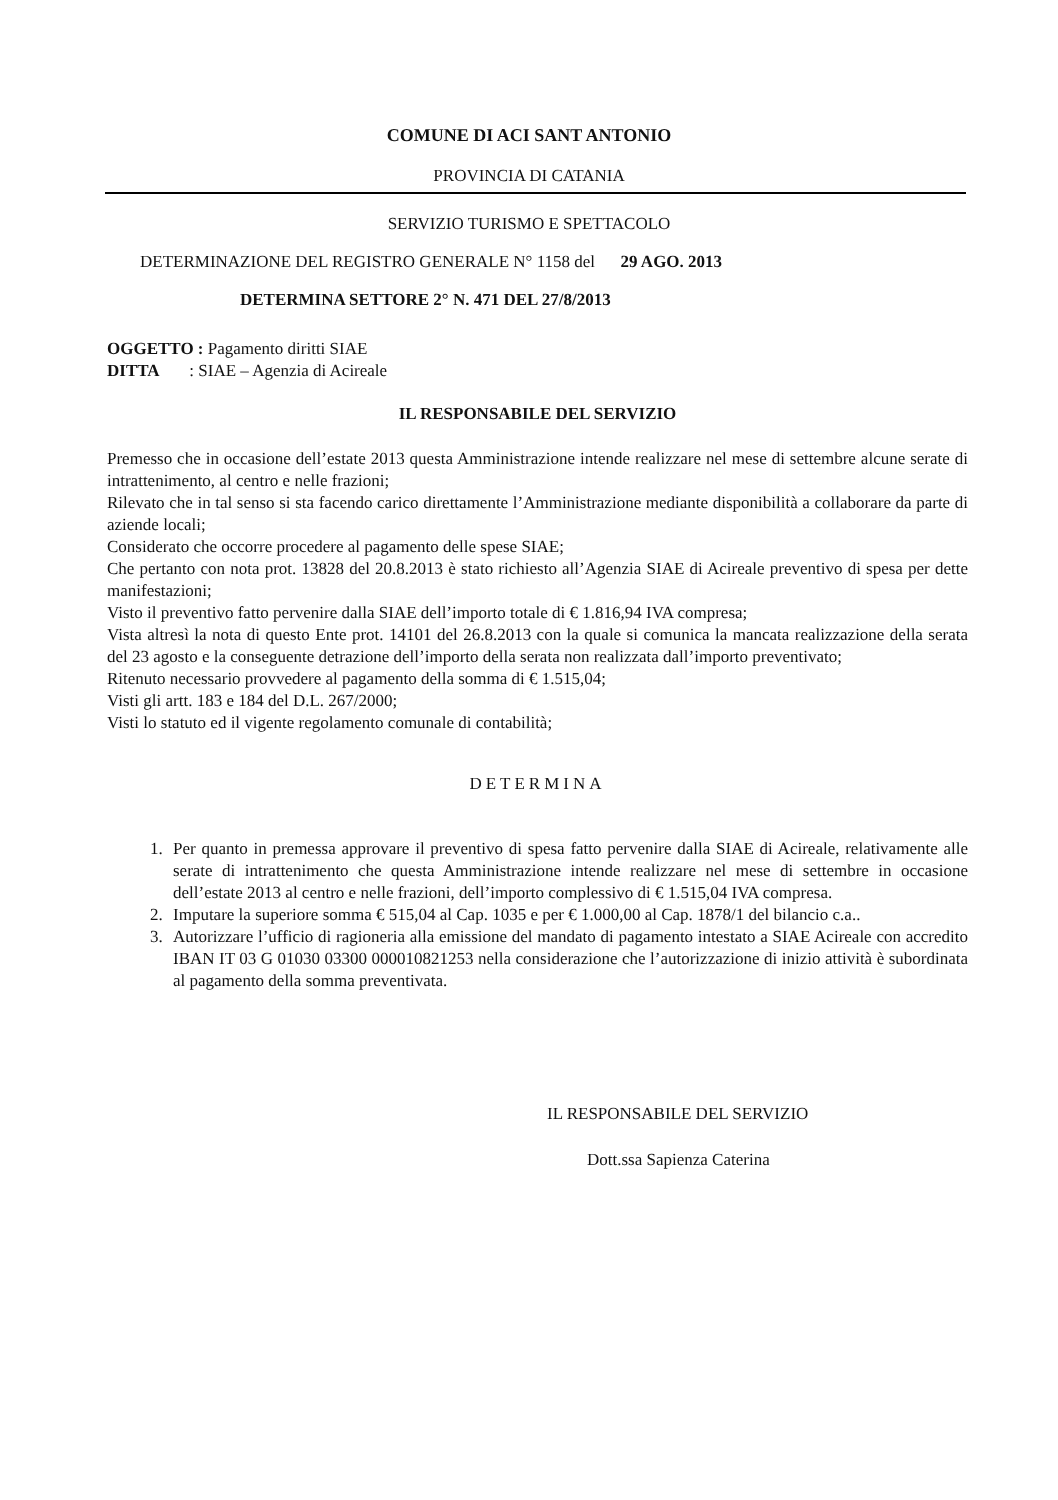COMUNE DI ACI SANT ANTONIO
PROVINCIA DI CATANIA
SERVIZIO TURISMO E SPETTACOLO
DETERMINAZIONE DEL REGISTRO GENERALE N° 1158 del 29 AGO. 2013
DETERMINA SETTORE 2° N. 471 DEL 27/8/2013
OGGETTO : Pagamento diritti SIAE
DITTA : SIAE – Agenzia di Acireale
IL RESPONSABILE DEL SERVIZIO
Premesso che in occasione dell’estate 2013 questa Amministrazione intende realizzare nel mese di settembre alcune serate di intrattenimento, al centro e nelle frazioni;
Rilevato che in tal senso si sta facendo carico direttamente l’Amministrazione mediante disponibilità a collaborare da parte di aziende locali;
Considerato che occorre procedere al pagamento delle spese SIAE;
Che pertanto con nota prot. 13828 del 20.8.2013 è stato richiesto all’Agenzia SIAE di Acireale preventivo di spesa per dette manifestazioni;
Visto il preventivo fatto pervenire dalla SIAE dell’importo totale di € 1.816,94 IVA compresa;
Vista altresì la nota di questo Ente prot. 14101 del 26.8.2013 con la quale si comunica la mancata realizzazione della serata del 23 agosto e la conseguente detrazione dell’importo della serata non realizzata dall’importo preventivato;
Ritenuto necessario provvedere al pagamento della somma di € 1.515,04;
Visti gli artt. 183 e 184 del D.L. 267/2000;
Visti lo statuto ed il vigente regolamento comunale di contabilità;
DETERMINA
1. Per quanto in premessa approvare il preventivo di spesa fatto pervenire dalla SIAE di Acireale, relativamente alle serate di intrattenimento che questa Amministrazione intende realizzare nel mese di settembre in occasione dell’estate 2013 al centro e nelle frazioni, dell’importo complessivo di € 1.515,04 IVA compresa.
2. Imputare la superiore somma € 515,04 al Cap. 1035 e per € 1.000,00 al Cap. 1878/1 del bilancio c.a..
3. Autorizzare l’ufficio di ragioneria alla emissione del mandato di pagamento intestato a SIAE Acireale con accredito IBAN IT 03 G 01030 03300 000010821253 nella considerazione che l’autorizzazione di inizio attività è subordinata al pagamento della somma preventivata.
IL RESPONSABILE DEL SERVIZIO
Dott.ssa Sapienza Caterina